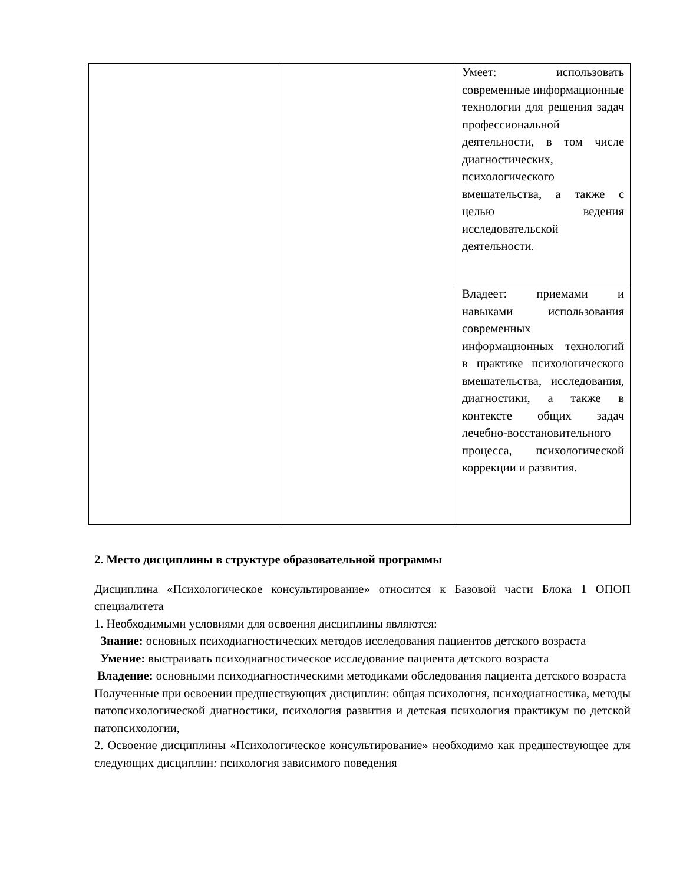| | | Умеет: использовать современные информационные технологии для решения задач профессиональной деятельности, в том числе диагностических, психологического вмешательства, а также с целью ведения исследовательской деятельности. |
| | | Владеет: приемами и навыками использования современных информационных технологий в практике психологического вмешательства, исследования, диагностики, а также в контексте общих задач лечебно-восстановительного процесса, психологической коррекции и развития. |
2. Место дисциплины в структуре образовательной программы
Дисциплина «Психологическое консультирование» относится к Базовой части Блока 1 ОПОП специалитета
1. Необходимыми условиями для освоения дисциплины являются:
Знание: основных психодиагностических методов исследования пациентов детского возраста
Умение: выстраивать психодиагностическое исследование пациента детского возраста
Владение: основными психодиагностическими методиками обследования пациента детского возраста
Полученные при освоении предшествующих дисциплин: общая психология, психодиагностика, методы патопсихологической диагностики, психология развития и детская психология практикум по детской патопсихологии,
2. Освоение дисциплины «Психологическое консультирование» необходимо как предшествующее для следующих дисциплин: психология зависимого поведения